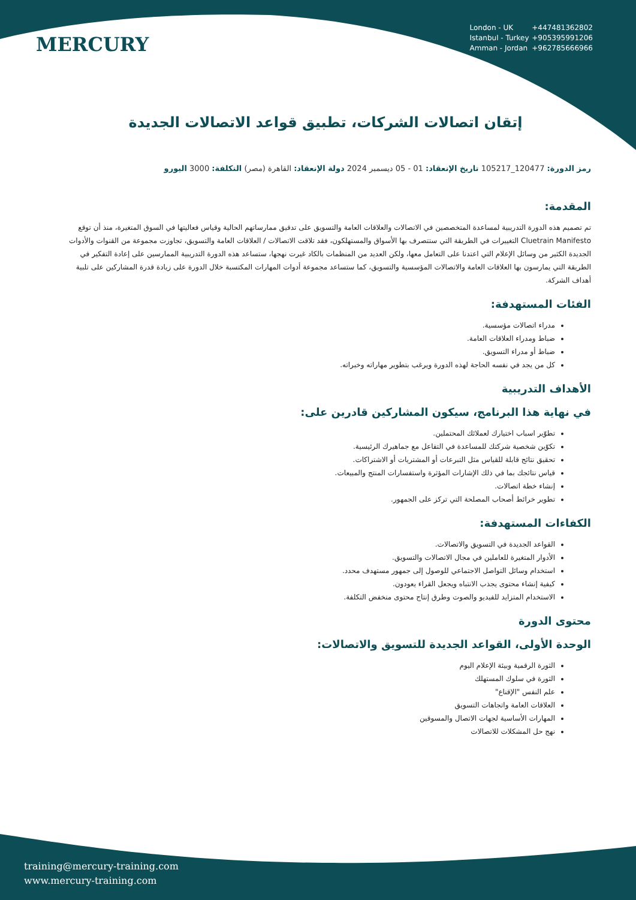MERCURY
London - UK +447481362802
Istanbul - Turkey +905395991206
Amman - Jordan +962785666966
إتقان اتصالات الشركات، تطبيق قواعد الاتصالات الجديدة
رمز الدورة: 120477_105217 تاريخ الإنعقاد: 01 - 05 ديسمبر 2024 دولة الإنعقاد: القاهرة (مصر) التكلفة: 3000 اليورو
المقدمة:
تم تصميم هذه الدورة التدريبية لمساعدة المتخصصين في الاتصالات والعلاقات العامة والتسويق على تدقيق ممارساتهم الحالية وقياس فعاليتها في السوق المتغيرة، منذ أن توقع Cluetrain Manifesto التغييرات في الطريقة التي ستتصرف بها الأسواق والمستهلكون، فقد تلاقت الاتصالات / العلاقات العامة والتسويق، تجاوزت مجموعة من القنوات والأدوات الجديدة الكثير من وسائل الإعلام التي اعتدنا على التعامل معها، ولكن العديد من المنظمات بالكاد غيرت نهجها، ستساعد هذه الدورة التدريبية الممارسين على إعادة التفكير في الطريقة التي يمارسون بها العلاقات العامة والاتصالات المؤسسية والتسويق، كما ستساعد مجموعة أدوات المهارات المكتسبة خلال الدورة على زيادة قدرة المشاركين على تلبية أهداف الشركة.
الفئات المستهدفة:
مدراء اتصالات مؤسسية.
ضباط ومدراء العلاقات العامة.
ضباط أو مدراء التسويق.
كل من يجد في نفسه الحاجة لهذه الدورة ويرغب بتطوير مهاراته وخبراته.
الأهداف التدريبية
في نهاية هذا البرنامج، سيكون المشاركين قادرين على:
تطوّير اسباب اختيارك لعملائك المحتملين.
تكوّين شخصية شركتك للمساعدة في التفاعل مع جماهيرك الرئيسية.
تحقيق نتائج قابلة للقياس مثل التبرعات أو المشتريات أو الاشتراكات.
قياس نتائجك بما في ذلك الإشارات المؤثرة واستفسارات المنتج والمبيعات.
إنشاء خطة اتصالات.
تطوير خرائط أصحاب المصلحة التي تركز على الجمهور.
الكفاءات المستهدفة:
القواعد الجديدة في التسويق والاتصالات.
الأدوار المتغيرة للعاملين في مجال الاتصالات والتسويق.
استخدام وسائل التواصل الاجتماعي للوصول إلى جمهور مستهدف محدد.
كيفية إنشاء محتوى يجذب الانتباه ويجعل القراء يعودون.
الاستخدام المتزايد للفيديو والصوت وطرق إنتاج محتوى منخفض التكلفة.
محتوى الدورة
الوحدة الأولى، القواعد الجديدة للتسويق والاتصالات:
الثورة الرقمية وبيئة الإعلام اليوم
الثورة في سلوك المستهلك
علم النفس "الإقناع"
العلاقات العامة واتجاهات التسويق
المهارات الأساسية لجهات الاتصال والمسوقين
نهج حل المشكلات للاتصالات
training@mercury-training.com
www.mercury-training.com